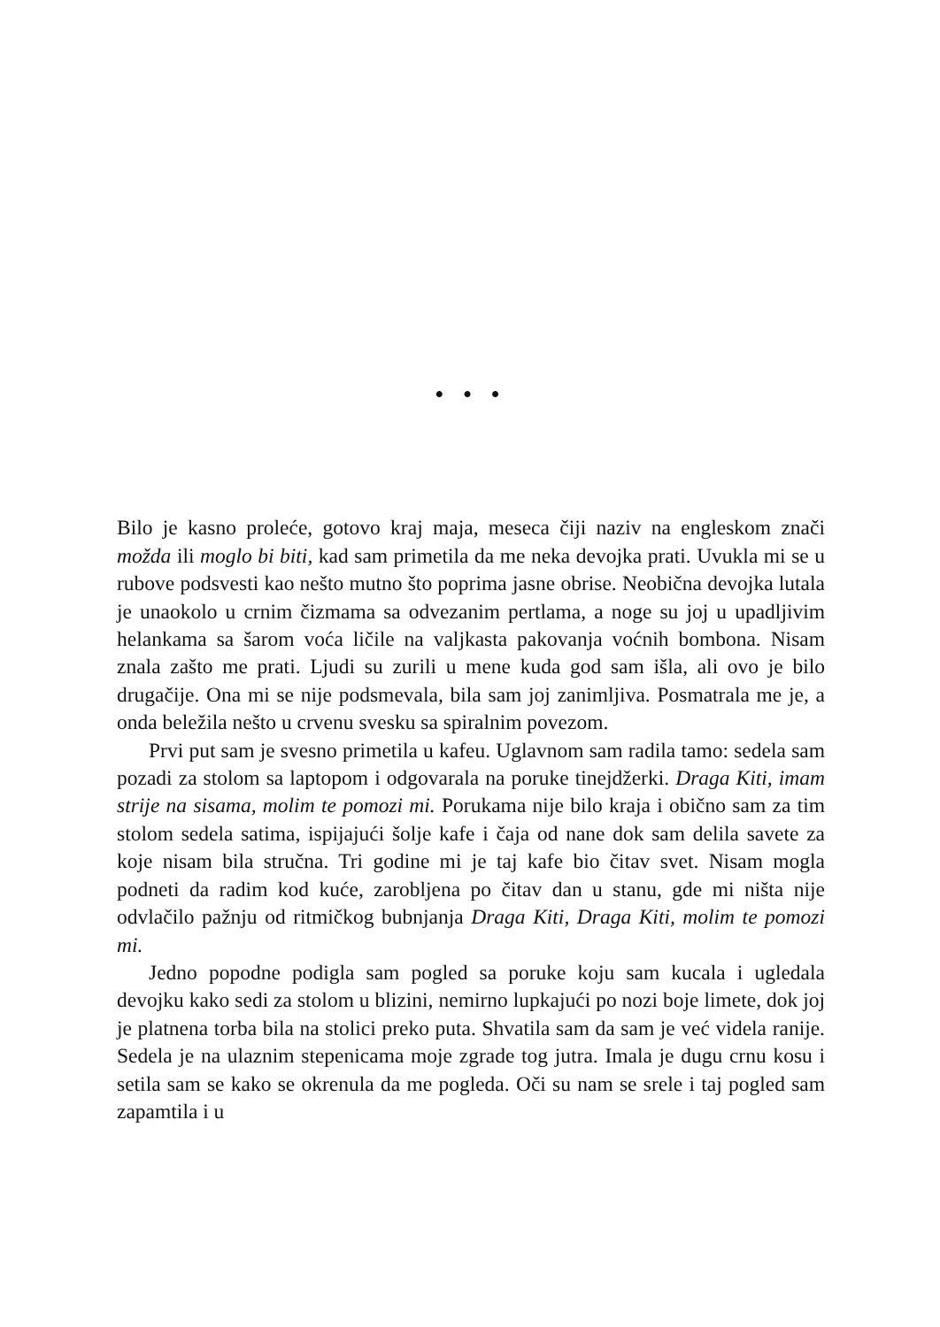• • •
Bilo je kasno proleće, gotovo kraj maja, meseca čiji naziv na engleskom znači možda ili moglo bi biti, kad sam primetila da me neka devojka prati. Uvukla mi se u rubove podsvesti kao nešto mutno što poprima jasne obrise. Neobična devojka lutala je unaokolo u crnim čizmama sa odvezanim pertlama, a noge su joj u upadljivim helankama sa šarom voća ličile na valjkasta pakovanja voćnih bombona. Nisam znala zašto me prati. Ljudi su zurili u mene kuda god sam išla, ali ovo je bilo drugačije. Ona mi se nije podsmevala, bila sam joj zanimljiva. Posmatrala me je, a onda beležila nešto u crvenu svesku sa spiralnim povezom.
Prvi put sam je svesno primetila u kafeu. Uglavnom sam radila tamo: sedela sam pozadi za stolom sa laptopom i odgovarala na poruke tinejdžerki. Draga Kiti, imam strije na sisama, molim te pomozi mi. Porukama nije bilo kraja i obično sam za tim stolom sedela satima, ispijajući šolje kafe i čaja od nane dok sam delila savete za koje nisam bila stručna. Tri godine mi je taj kafe bio čitav svet. Nisam mogla podneti da radim kod kuće, zarobljena po čitav dan u stanu, gde mi ništa nije odvlačilo pažnju od ritmičkog bubnjanja Draga Kiti, Draga Kiti, molim te pomozi mi.
Jedno popodne podigla sam pogled sa poruke koju sam kucala i ugledala devojku kako sedi za stolom u blizini, nemirno lupkajući po nozi boje limete, dok joj je platnena torba bila na stolici preko puta. Shvatila sam da sam je već videla ranije. Sedela je na ulaznim stepenicama moje zgrade tog jutra. Imala je dugu crnu kosu i setila sam se kako se okrenula da me pogleda. Oči su nam se srele i taj pogled sam zapamtila i u